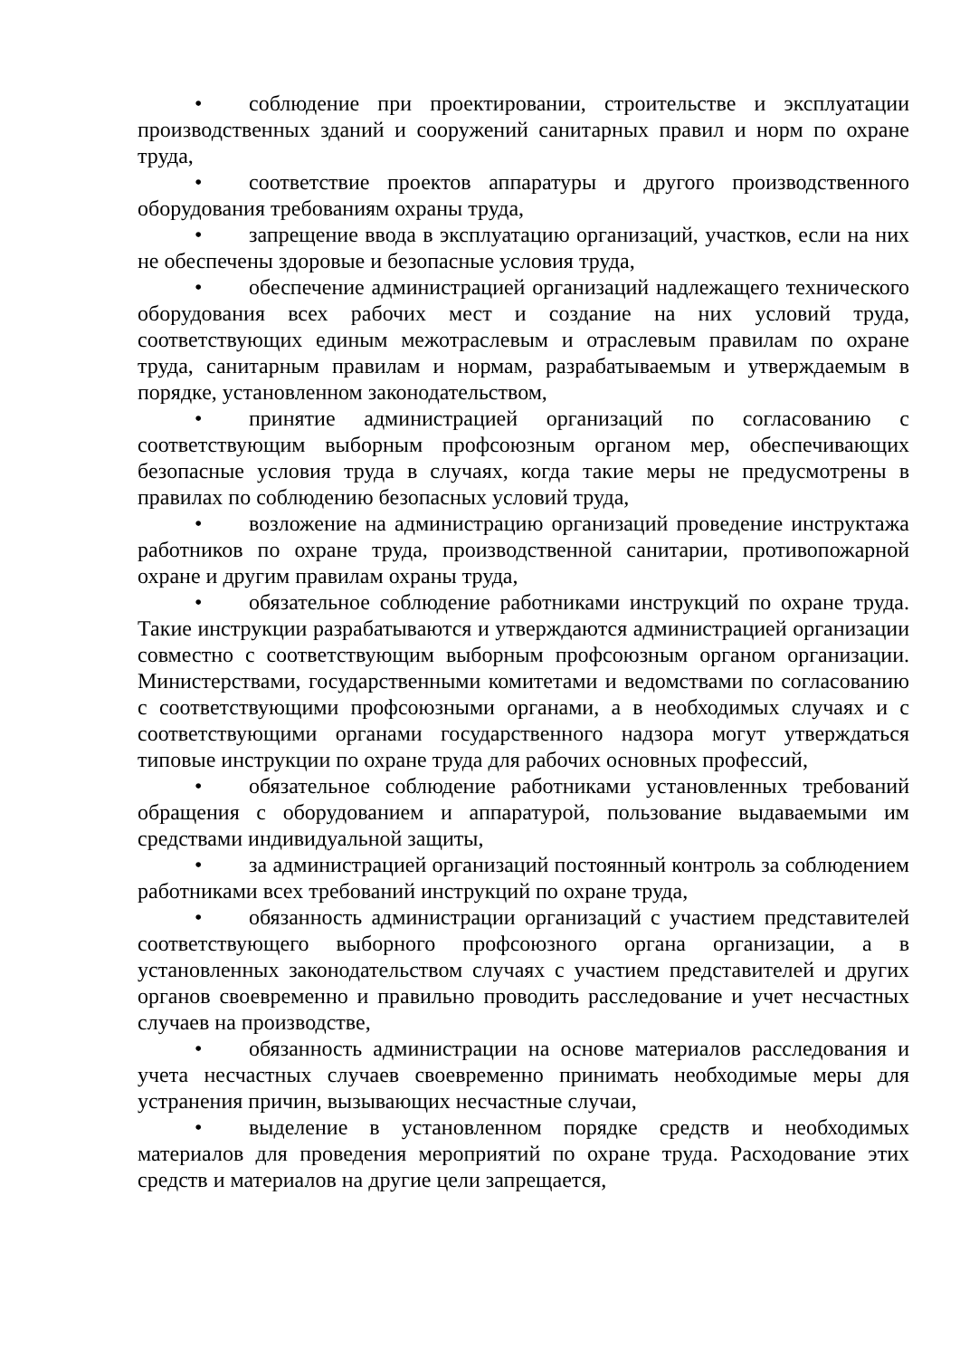• соблюдение при проектировании, строительстве и эксплуатации производственных зданий и сооружений санитарных правил и норм по охране труда,
• соответствие проектов аппаратуры и другого производственного оборудования требованиям охраны труда,
• запрещение ввода в эксплуатацию организаций, участков, если на них не обеспечены здоровые и безопасные условия труда,
• обеспечение администрацией организаций надлежащего технического оборудования всех рабочих мест и создание на них условий труда, соответствующих единым межотраслевым и отраслевым правилам по охране труда, санитарным правилам и нормам, разрабатываемым и утверждаемым в порядке, установленном законодательством,
• принятие администрацией организаций по согласованию с соответствующим выборным профсоюзным органом мер, обеспечивающих безопасные условия труда в случаях, когда такие меры не предусмотрены в правилах по соблюдению безопасных условий труда,
• возложение на администрацию организаций проведение инструктажа работников по охране труда, производственной санитарии, противопожарной охране и другим правилам охраны труда,
• обязательное соблюдение работниками инструкций по охране труда. Такие инструкции разрабатываются и утверждаются администрацией организации совместно с соответствующим выборным профсоюзным органом организации. Министерствами, государственными комитетами и ведомствами по согласованию с соответствующими профсоюзными органами, а в необходимых случаях и с соответствующими органами государственного надзора могут утверждаться типовые инструкции по охране труда для рабочих основных профессий,
• обязательное соблюдение работниками установленных требований обращения с оборудованием и аппаратурой, пользование выдаваемыми им средствами индивидуальной защиты,
• за администрацией организаций постоянный контроль за соблюдением работниками всех требований инструкций по охране труда,
• обязанность администрации организаций с участием представителей соответствующего выборного профсоюзного органа организации, а в установленных законодательством случаях с участием представителей и других органов своевременно и правильно проводить расследование и учет несчастных случаев на производстве,
• обязанность администрации на основе материалов расследования и учета несчастных случаев своевременно принимать необходимые меры для устранения причин, вызывающих несчастные случаи,
• выделение в установленном порядке средств и необходимых материалов для проведения мероприятий по охране труда. Расходование этих средств и материалов на другие цели запрещается,